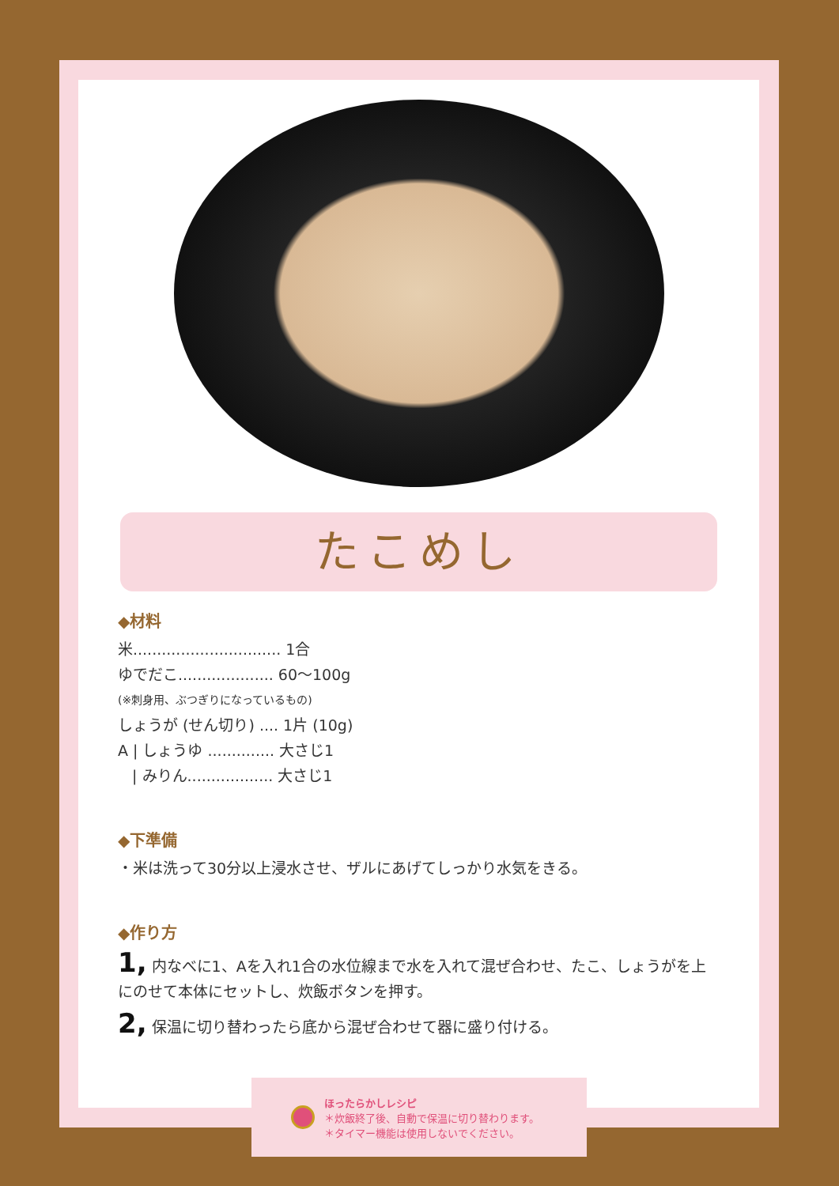たこめし
◆材料
米............................... 1合
ゆでだこ.................... 60～100g
(※刺身用、ぶつぎりになっているもの)
しょうが (せん切り) .... 1片 (10g)
A | しょうゆ .............. 大さじ1
| みりん.................. 大さじ1
◆下準備
・米は洗って30分以上浸水させ、ザルにあげてしっかり水気をきる。
◆作り方
1, 内なべに1、Aを入れ1合の水位線まで水を入れて混ぜ合わせ、たこ、しょうがを上にのせて本体にセットし、炊飯ボタンを押す。
2, 保温に切り替わったら底から混ぜ合わせて器に盛り付ける。
ほったらかしレシピ
＊炊飯終了後、自動で保温に切り替わります。
＊タイマー機能は使用しないでください。